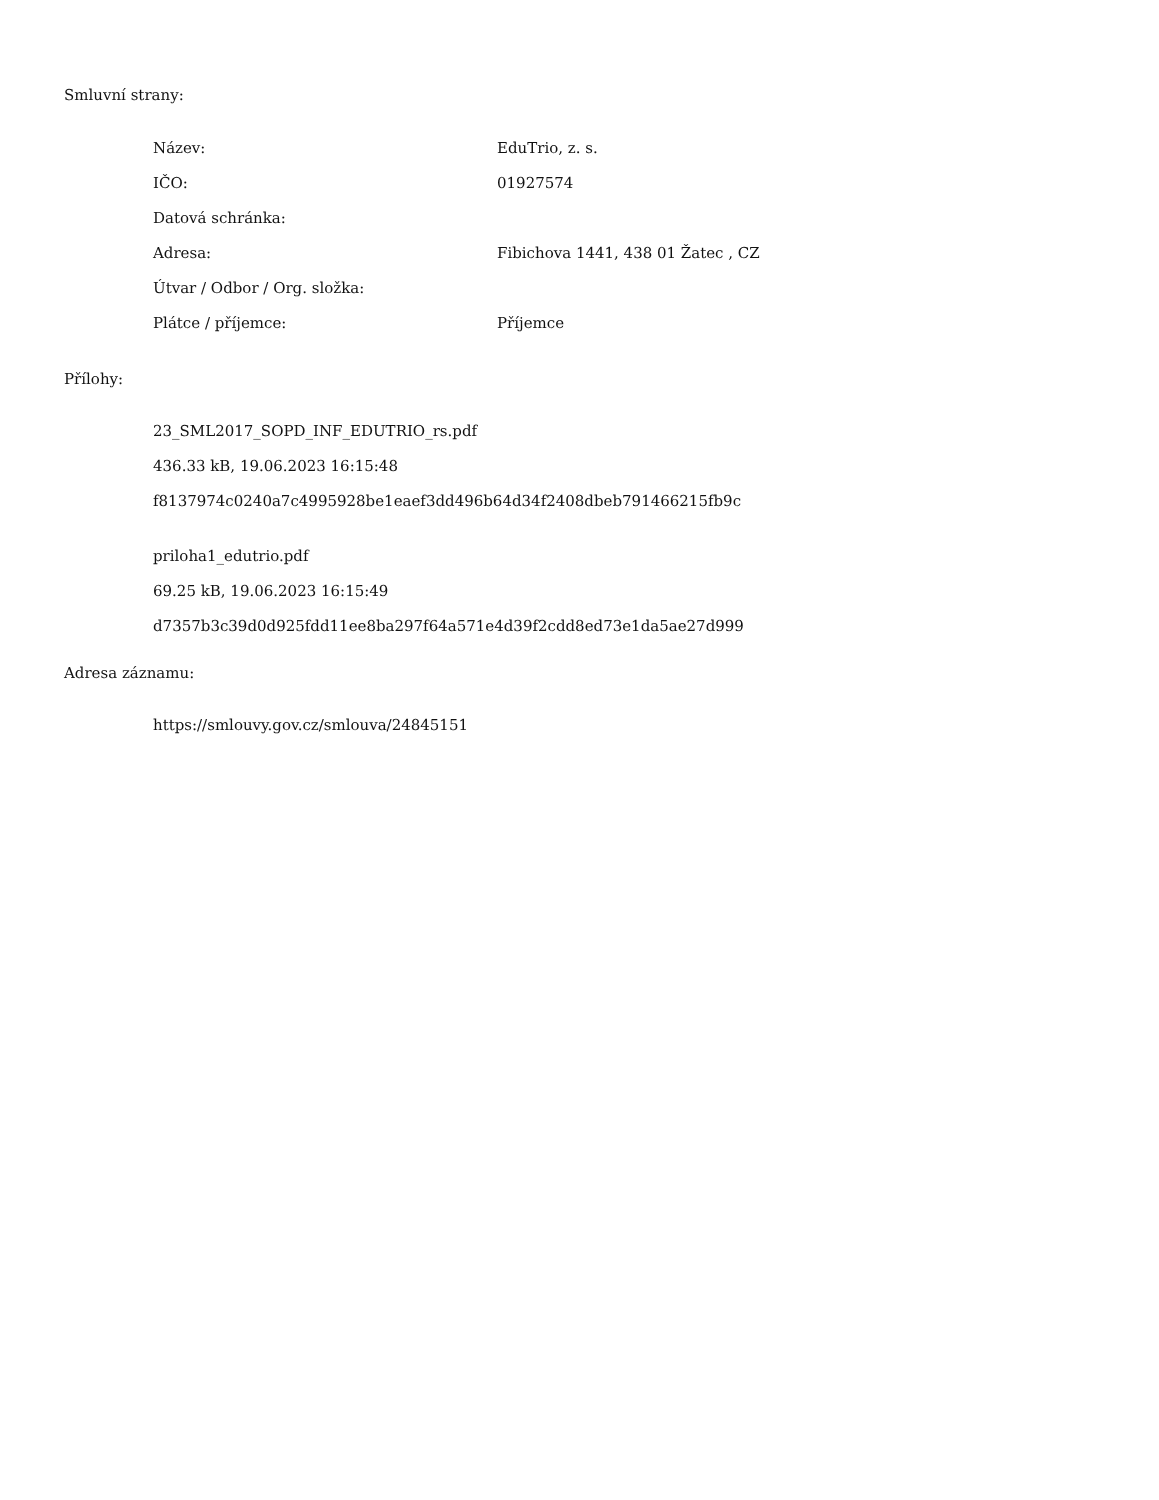Smluvní strany:
| Název: | EduTrio, z. s. |
| IČO: | 01927574 |
| Datová schránka: | |
| Adresa: | Fibichova 1441, 438 01 Žatec , CZ |
| Útvar / Odbor / Org. složka: | |
| Plátce / příjemce: | Příjemce |
Přílohy:
23_SML2017_SOPD_INF_EDUTRIO_rs.pdf
436.33 kB, 19.06.2023 16:15:48
f8137974c0240a7c4995928be1eaef3dd496b64d34f2408dbeb791466215fb9c
priloha1_edutrio.pdf
69.25 kB, 19.06.2023 16:15:49
d7357b3c39d0d925fdd11ee8ba297f64a571e4d39f2cdd8ed73e1da5ae27d999
Adresa záznamu:
https://smlouvy.gov.cz/smlouva/24845151